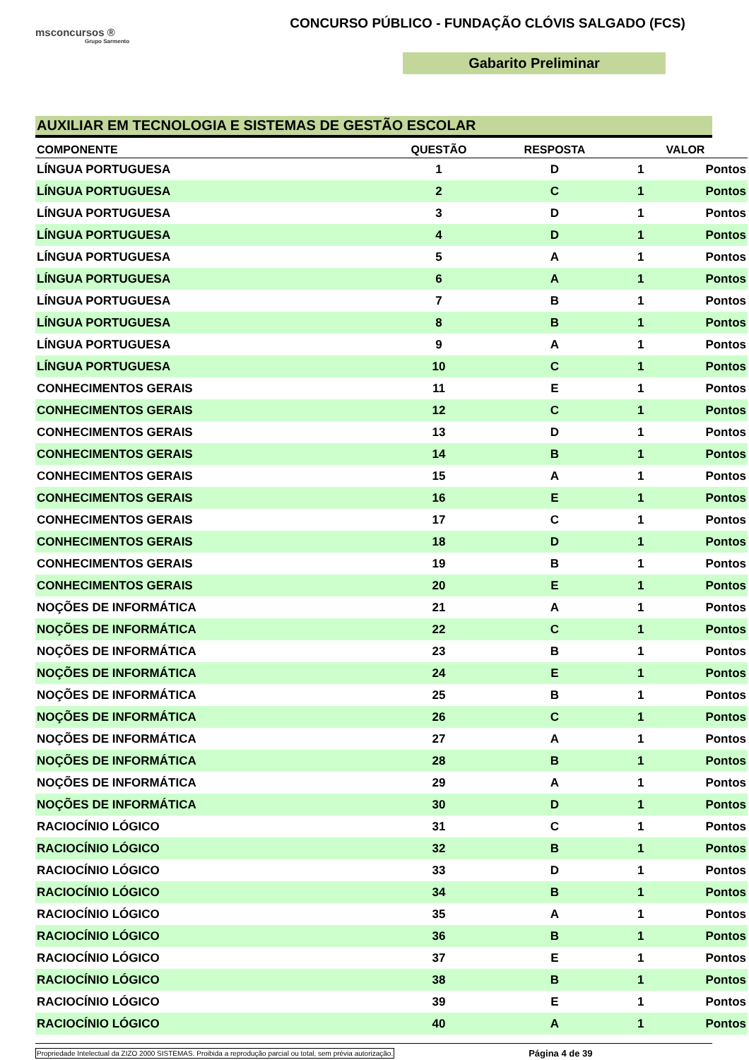msconcursos ®
Grupo Sarmento
CONCURSO PÚBLICO - FUNDAÇÃO CLÓVIS SALGADO (FCS)
Gabarito Preliminar
AUXILIAR EM TECNOLOGIA E SISTEMAS DE GESTÃO ESCOLAR
| COMPONENTE | QUESTÃO | RESPOSTA | VALOR | |
| --- | --- | --- | --- | --- |
| LÍNGUA PORTUGUESA | 1 | D | 1 | Pontos |
| LÍNGUA PORTUGUESA | 2 | C | 1 | Pontos |
| LÍNGUA PORTUGUESA | 3 | D | 1 | Pontos |
| LÍNGUA PORTUGUESA | 4 | D | 1 | Pontos |
| LÍNGUA PORTUGUESA | 5 | A | 1 | Pontos |
| LÍNGUA PORTUGUESA | 6 | A | 1 | Pontos |
| LÍNGUA PORTUGUESA | 7 | B | 1 | Pontos |
| LÍNGUA PORTUGUESA | 8 | B | 1 | Pontos |
| LÍNGUA PORTUGUESA | 9 | A | 1 | Pontos |
| LÍNGUA PORTUGUESA | 10 | C | 1 | Pontos |
| CONHECIMENTOS GERAIS | 11 | E | 1 | Pontos |
| CONHECIMENTOS GERAIS | 12 | C | 1 | Pontos |
| CONHECIMENTOS GERAIS | 13 | D | 1 | Pontos |
| CONHECIMENTOS GERAIS | 14 | B | 1 | Pontos |
| CONHECIMENTOS GERAIS | 15 | A | 1 | Pontos |
| CONHECIMENTOS GERAIS | 16 | E | 1 | Pontos |
| CONHECIMENTOS GERAIS | 17 | C | 1 | Pontos |
| CONHECIMENTOS GERAIS | 18 | D | 1 | Pontos |
| CONHECIMENTOS GERAIS | 19 | B | 1 | Pontos |
| CONHECIMENTOS GERAIS | 20 | E | 1 | Pontos |
| NOÇÕES DE INFORMÁTICA | 21 | A | 1 | Pontos |
| NOÇÕES DE INFORMÁTICA | 22 | C | 1 | Pontos |
| NOÇÕES DE INFORMÁTICA | 23 | B | 1 | Pontos |
| NOÇÕES DE INFORMÁTICA | 24 | E | 1 | Pontos |
| NOÇÕES DE INFORMÁTICA | 25 | B | 1 | Pontos |
| NOÇÕES DE INFORMÁTICA | 26 | C | 1 | Pontos |
| NOÇÕES DE INFORMÁTICA | 27 | A | 1 | Pontos |
| NOÇÕES DE INFORMÁTICA | 28 | B | 1 | Pontos |
| NOÇÕES DE INFORMÁTICA | 29 | A | 1 | Pontos |
| NOÇÕES DE INFORMÁTICA | 30 | D | 1 | Pontos |
| RACIOCÍNIO LÓGICO | 31 | C | 1 | Pontos |
| RACIOCÍNIO LÓGICO | 32 | B | 1 | Pontos |
| RACIOCÍNIO LÓGICO | 33 | D | 1 | Pontos |
| RACIOCÍNIO LÓGICO | 34 | B | 1 | Pontos |
| RACIOCÍNIO LÓGICO | 35 | A | 1 | Pontos |
| RACIOCÍNIO LÓGICO | 36 | B | 1 | Pontos |
| RACIOCÍNIO LÓGICO | 37 | E | 1 | Pontos |
| RACIOCÍNIO LÓGICO | 38 | B | 1 | Pontos |
| RACIOCÍNIO LÓGICO | 39 | E | 1 | Pontos |
| RACIOCÍNIO LÓGICO | 40 | A | 1 | Pontos |
Propriedade Intelectual da ZIZO 2000 SISTEMAS. Proibida a reprodução parcial ou total, sem prévia autorização. Página 4 de 39